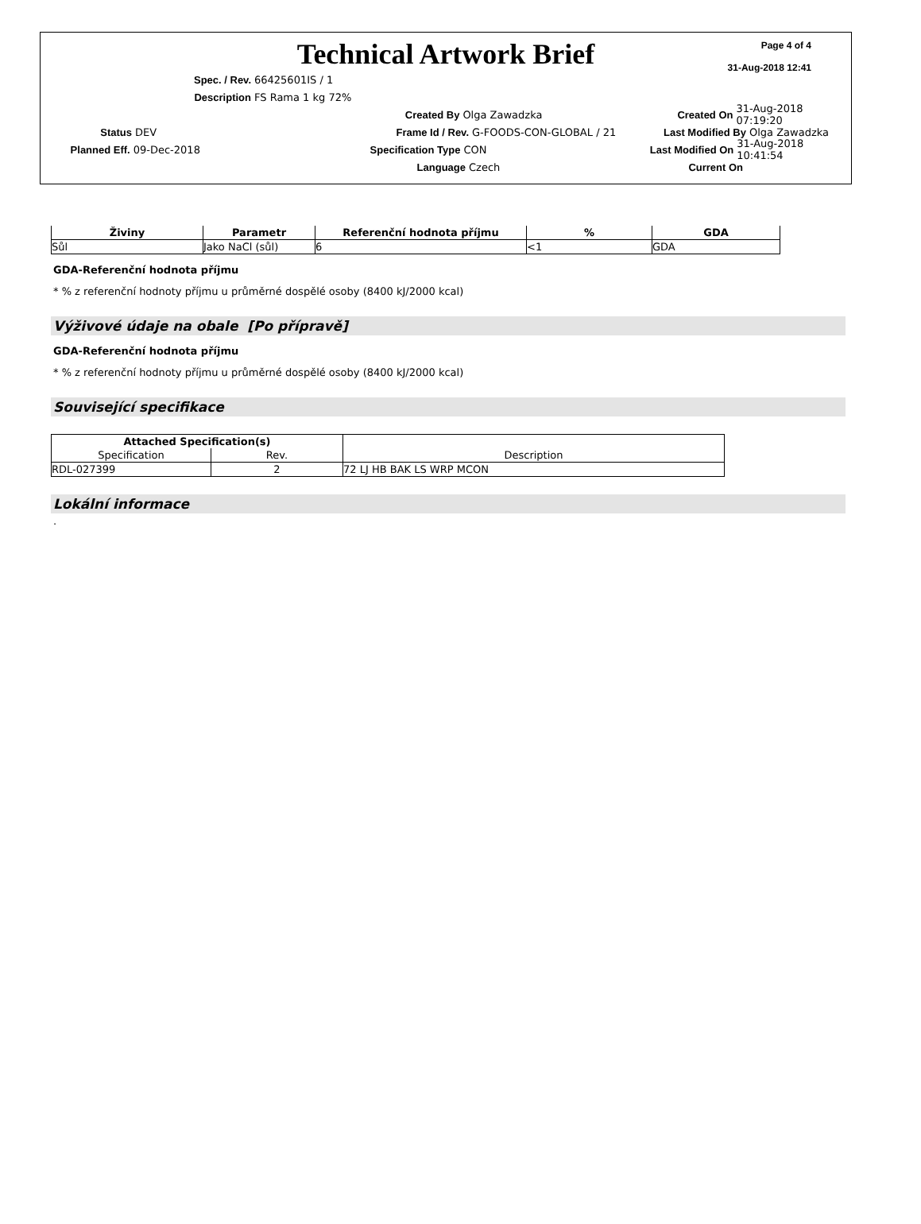Page 4 of 4
31-Aug-2018 12:41
Technical Artwork Brief
Spec. / Rev. 66425601IS / 1
Description FS Rama 1 kg 72%
Created By Olga Zawadzka Created On 31-Aug-2018 07:19:20
Status DEV Frame Id / Rev. G-FOODS-CON-GLOBAL / 21 Last Modified By Olga Zawadzka
Planned Eff. 09-Dec-2018 Specification Type CON Last Modified On 31-Aug-2018 10:41:54
Language Czech Current On
| Živiny | Parametr | Referenční hodnota příjmu | % | GDA |
| --- | --- | --- | --- | --- |
| Sůl | Jako NaCl (sůl) | 6 | <1 | GDA |
GDA-Referenční hodnota příjmu
* % z referenční hodnoty příjmu u průměrné dospělé osoby (8400 kJ/2000 kcal)
Výživové údaje na obale [Po přípravě]
GDA-Referenční hodnota příjmu
* % z referenční hodnoty příjmu u průměrné dospělé osoby (8400 kJ/2000 kcal)
Související specifikace
| Attached Specification(s) | | Description |
| Specification | Rev. | |
| RDL-027399 | 2 | 72 LJ HB BAK LS WRP MCON |
Lokální informace
.